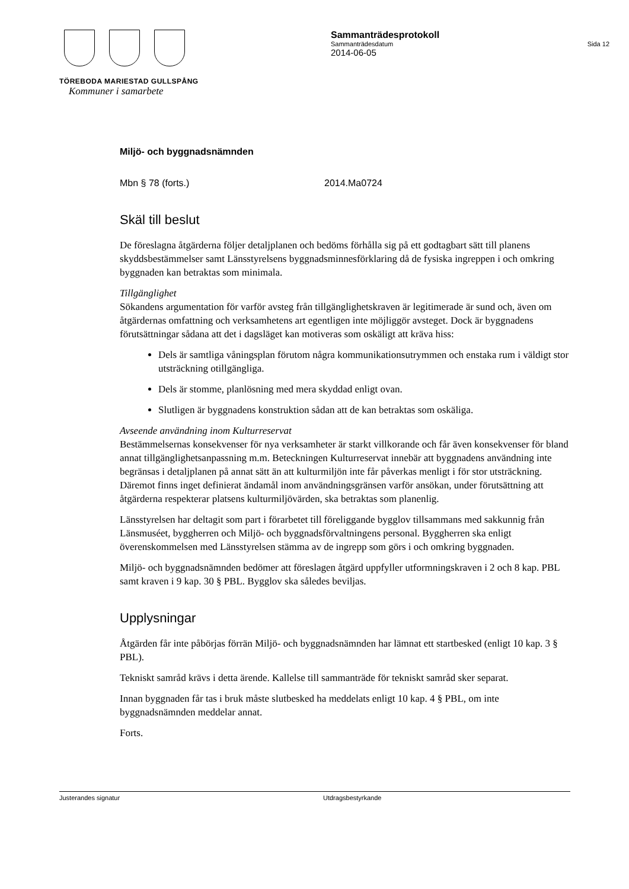TÖREBODA MARIESTAD GULLSPÅNG
Kommuner i samarbete
Sammanträdesprotokoll
Sammanträdesdatum Sida 12
2014-06-05
Miljö- och byggnadsnämnden
Mbn § 78 (forts.) 2014.Ma0724
Skäl till beslut
De föreslagna åtgärderna följer detaljplanen och bedöms förhålla sig på ett godtagbart sätt till planens skyddsbestämmelser samt Länsstyrelsens byggnadsminnesförklaring då de fysiska ingreppen i och omkring byggnaden kan betraktas som minimala.
Tillgänglighet
Sökandens argumentation för varför avsteg från tillgänglighetskraven är legitimerade är sund och, även om åtgärdernas omfattning och verksamhetens art egentligen inte möjliggör avsteget. Dock är byggnadens förutsättningar sådana att det i dagsläget kan motiveras som oskäligt att kräva hiss:
Dels är samtliga våningsplan förutom några kommunikationsutrymmen och enstaka rum i väldigt stor utsträckning otillgängliga.
Dels är stomme, planlösning med mera skyddad enligt ovan.
Slutligen är byggnadens konstruktion sådan att de kan betraktas som oskäliga.
Avseende användning inom Kulturreservat
Bestämmelsernas konsekvenser för nya verksamheter är starkt villkorande och får även konsekvenser för bland annat tillgänglighetsanpassning m.m. Beteckningen Kulturreservat innebär att byggnadens användning inte begränsas i detaljplanen på annat sätt än att kulturmiljön inte får påverkas menligt i för stor utsträckning. Däremot finns inget definierat ändamål inom användningsgränsen varför ansökan, under förutsättning att åtgärderna respekterar platsens kulturmiljövärden, ska betraktas som planenlig.
Länsstyrelsen har deltagit som part i förarbetet till föreliggande bygglov tillsammans med sakkunnig från Länsmuséet, byggherren och Miljö- och byggnadsförvaltningens personal. Byggherren ska enligt överenskommelsen med Länsstyrelsen stämma av de ingrepp som görs i och omkring byggnaden.
Miljö- och byggnadsnämnden bedömer att föreslagen åtgärd uppfyller utformningskraven i 2 och 8 kap. PBL samt kraven i 9 kap. 30 § PBL. Bygglov ska således beviljas.
Upplysningar
Åtgärden får inte påbörjas förrän Miljö- och byggnadsnämnden har lämnat ett startbesked (enligt 10 kap. 3 § PBL).
Tekniskt samråd krävs i detta ärende. Kallelse till sammanträde för tekniskt samråd sker separat.
Innan byggnaden får tas i bruk måste slutbesked ha meddelats enligt 10 kap. 4 § PBL, om inte byggnadsnämnden meddelar annat.
Forts.
Justerandes signatur Utdragsbestyrkande